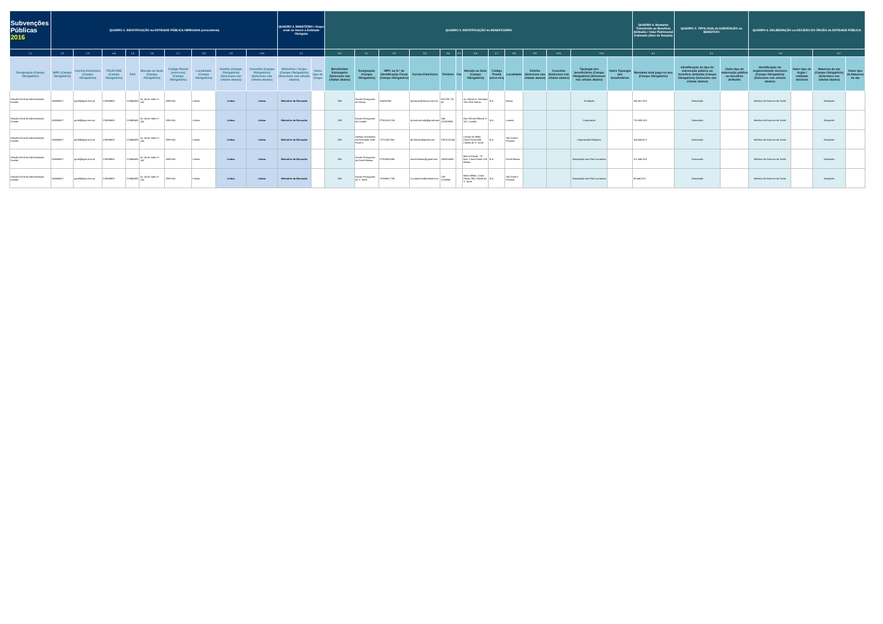| Subvenções Públicas 2016 | QUADRO 1. IDENTIFICAÇÃO da ENTIDADE PÚBLICA OBRIGADA (concedente) | | | | | | | | | QUADRO 2. MINISTÉRIO / Grupo onde se insere a Entidade Obrigada | | QUADRO 3. IDENTIFICAÇÃO do BENEFICIÁRIO | | | | | | | | | | | | | QUADRO 4. Montante Transferido ou Benefício Atribuído / Valor Patrimonial Estimado (Atos de Doação) | QUADRO 5. TIPOLOGIA da SUBVENÇÃO ou BENEFÍCIO | | QUADRO 6. DELIBERAÇÃO ou DECISÃO DO ÓRGÃO da ENTIDADE PÚBLICA | | | |
| --- | --- | --- | --- | --- | --- | --- | --- | --- | --- | --- | --- | --- | --- | --- | --- | --- | --- | --- | --- | --- | --- | --- | --- | --- | --- | --- | --- | --- | --- | --- | --- |
| 1.1 | 1.2 | 1.3 | 1.4 | 1.5 | 1.6 | 1.7 | 1.8 | 1.9 | 1.10 | 2.1 | | 3.0 | 3.1 | 3.2 | 3.3 | 3.4 | 3.5 | 3.6 | 3.7 | 3.8 | 3.9 | 3.10 | 3.11 | | 4.1 | 5.1 | | 6.1 | | 6.2 | |
| Designação (Campo Obrigatório) | NIPC (Campo Obrigatório) | Correio Eletrónico (Campo Obrigatório) | TELEFONE (Campo Obrigatório) | FAX | Morada ou Sede (Campo Obrigatório) | Código Postal (xxxx-xxx) (Campo Obrigatório) | Localidade (Campo Obrigatório) | Distrito (Campo Obrigatório) (Selecione nas células abaixo) | Concelho (Campo Obrigatório) (Selecione nas células abaixo) | Ministério / Grupo (Campo Obrigatório) (Selecione nas células abaixo) | Outro tipo de Grupo | Beneficiário Estrangeiro (Selecione nas células abaixo) | Designação (Campo Obrigatório) | NIPC ou N.º de Identificação Fiscal (Campo Obrigatório) | Correio Eletrónico | Telefone | Fax | Morada ou Sede (Campo Obrigatório) | Código Postal (xxxx-xxx) | Localidade | Distrito (Selecione nas células abaixo) | Concelho (Selecione nas células abaixo) | Tipologia dos beneficiários (Campo Obrigatório) (Selecione nas células abaixo) | Outra Tipologia dos beneficiários | Montante total pago no ano (Campo Obrigatório) | Identificação do tipo de subvenção pública ou benefício atribuído (Campo Obrigatório) (Selecione nas células abaixo) | Outro tipo de subvenção pública ou benefício atribuído | Identificação do órgão/entidade decisora (Campo Obrigatório) (Selecione nas células abaixo) | Outro tipo do órgão / entidade decisora | Natureza do ato (Campo Obrigatório) (Selecione nas células abaixo) | Outro tipo da Natureza do ato |
| Direção-Geral da Administração Escolar | 600084817 | geral@dgae.mec.pt | 213938600 | 213943491 | Av. 24 de Julho nº 142 | 1399-024 | Lisboa | Lisboa | Lisboa | Ministério da Educação | | SIM | Escola Portuguesa de Macau | 504152947 | epmacau@macau.ctm.net | 853 285 722 40 | | Av. Infante D. Henrique S/N, RAE Macau | N.A. | Macau | | | Fundação | | 766.057,00 € | Subvenção | | Membro do Governo da Tutela | | Despacho | |
| Direção-Geral da Administração Escolar | 600084817 | geral@dgae.mec.pt | 213938600 | 213943491 | Av. 24 de Julho nº 142 | 1399-024 | Lisboa | Lisboa | Lisboa | Ministério da Educação | | SIM | Escola Portuguesa de Luanda | PT501815724 | dir.ped.epl.celp@gmail.com | 244 222329558 | | Rua N'Gola N'Band, nº 287, Luanda | N.A. | Luanda | | | Cooperativa | | 776.000,00 € | Subvenção | | Membro do Governo da Tutela | | Despacho | |
| Direção-Geral da Administração Escolar | 600084817 | geral@dgae.mec.pt | 213938600 | 213943491 | Av. 24 de Julho nº 142 | 1399-024 | Lisboa | Lisboa | Lisboa | Ministério da Educação | | SIM | Instituto Diocesano da Formação João Paulo II | ST212607061 | idf.director@gmail.com | 239 2221194 | | Campo de Milho, Caixa Postal 636, Cidade de S. Tomé | N.A. | São Tomé e Príncipe | | | Organização Religiosa | | 116.648,00 € | Subvenção | | Membro do Governo da Tutela | | Despacho | |
| Direção-Geral da Administração Escolar | 600084817 | geral@dgae.mec.pt | 213938600 | 213943491 | Av. 24 de Julho nº 142 | 1399-024 | Lisboa | Lisboa | Lisboa | Ministério da Educação | | SIM | Escola Portuguesa da Guiné-Bissau | PT503061085 | escola.bissau@gmail.com | 2453255487 | | Bairro d'Ajuda - 2ª fase, Caixa Postal 128, Bissau | N.A. | Guiné Bissau | | | Associação sem Fins Lucrativos | | 121.556,00 € | Subvenção | | Membro do Governo da Tutela | | Despacho | |
| Direção-Geral da Administração Escolar | 600084817 | geral@dgae.mec.pt | 213938600 | 213943491 | Av. 24 de Julho nº 142 | 1399-024 | Lisboa | Lisboa | Lisboa | Ministério da Educação | | SIM | Escola Portuguesa de S. Tomé | ST980417708 | e.p.saotome@hotmail.com | 239 2225940 | | Bairro Militar, Caixa Postal 298, Cidade de S. Tomé | N.A. | São Tomé e Príncipe | | | Associação sem Fins Lucrativos | | 33.648,00 € | Subvenção | | Membro do Governo da Tutela | | Despacho | |